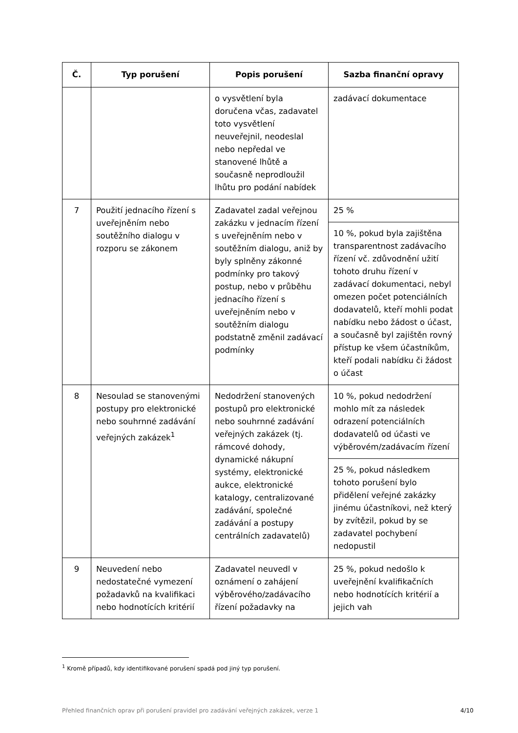| Č. | Typ porušení | Popis porušení | Sazba finanční opravy |
| --- | --- | --- | --- |
| | | o vysvětlení byla doručena včas, zadavatel toto vysvětlení neuveřejnil, neodeslal nebo nepředal ve stanovené lhůtě a současně neprodloužil lhůtu pro podání nabídek | zadávací dokumentace |
| 7 | Použití jednacího řízení s uveřejněním nebo soutěžního dialogu v rozporu se zákonem | Zadavatel zadal veřejnou zakázku v jednacím řízení s uveřejněním nebo v soutěžním dialogu, aniž by byly splněny zákonné podmínky pro takový postup, nebo v průběhu jednacího řízení s uveřejněním nebo v soutěžním dialogu podstatně změnil zadávací podmínky | 25 % |
| | | | 10 %, pokud byla zajištěna transparentnost zadávacího řízení vč. zdůvodnění užití tohoto druhu řízení v zadávací dokumentaci, nebyl omezen počet potenciálních dodavatelů, kteří mohli podat nabídku nebo žádost o účast, a současně byl zajištěn rovný přístup ke všem účastníkům, kteří podali nabídku či žádost o účast |
| 8 | Nesoulad se stanovenými postupy pro elektronické nebo souhrnné zadávání veřejných zakázek<sup>1</sup> | Nedodržení stanovených postupů pro elektronické nebo souhrnné zadávání veřejných zakázek (tj. rámcové dohody, dynamické nákupní systémy, elektronické aukce, elektronické katalogy, centralizované zadávání, společné zadávání a postupy centrálních zadavatelů) | 10 %, pokud nedodržení mohlo mít za následek odrazení potenciálních dodavatelů od účasti ve výběrovém/zadávacím řízení |
| | | | 25 %, pokud následkem tohoto porušení bylo přidělení veřejné zakázky jinému účastníkovi, než který by zvítězil, pokud by se zadavatel pochybení nedopustil |
| 9 | Neuvedení nebo nedostatečné vymezení požadavků na kvalifikaci nebo hodnotících kritérií | Zadavatel neuvedl v oznámení o zahájení výběrového/zadávacího řízení požadavky na | 25 %, pokud nedošlo k uveřejnění kvalifikačních nebo hodnotících kritérií a jejich vah |
<sup>1</sup> Kromě případů, kdy identifikované porušení spadá pod jiný typ porušení.
Přehled finančních oprav při porušení pravidel pro zadávání veřejných zakázek, verze 1 4/10